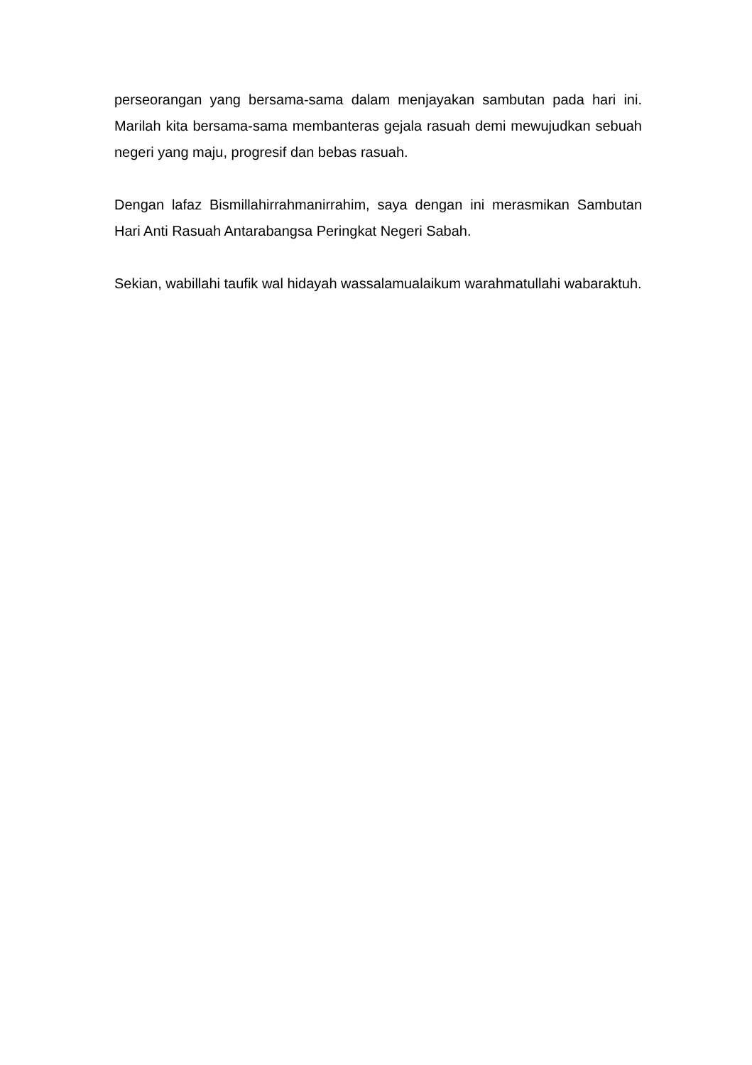perseorangan yang bersama-sama dalam menjayakan sambutan pada hari ini. Marilah kita bersama-sama membanteras gejala rasuah demi mewujudkan sebuah negeri yang maju, progresif dan bebas rasuah.
Dengan lafaz Bismillahirrahmanirrahim, saya dengan ini merasmikan Sambutan Hari Anti Rasuah Antarabangsa Peringkat Negeri Sabah.
Sekian, wabillahi taufik wal hidayah wassalamualaikum warahmatullahi wabaraktuh.